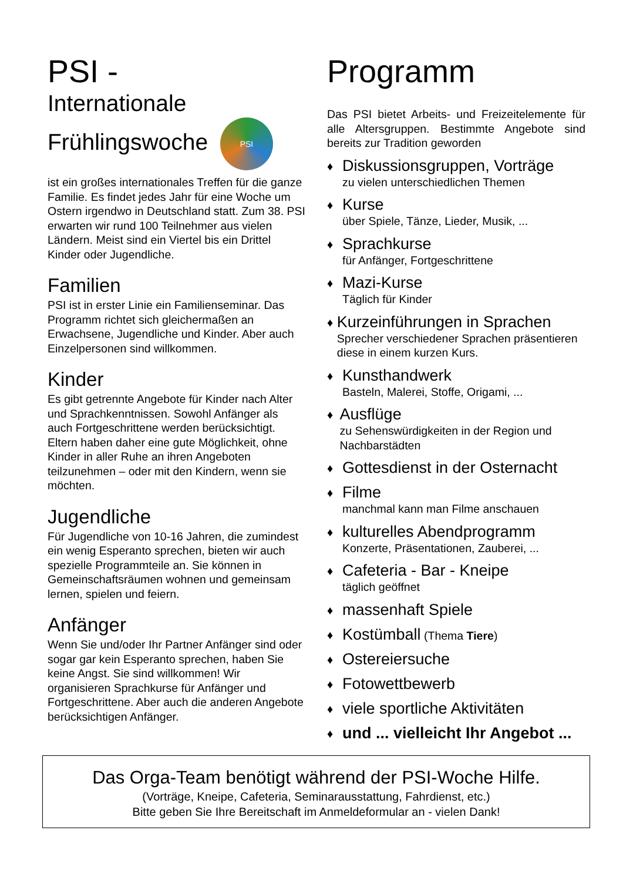PSI -
Internationale
Frühlingswoche PSI
ist ein großes internationales Treffen für die ganze Familie. Es findet jedes Jahr für eine Woche um Ostern irgendwo in Deutschland statt. Zum 38. PSI erwarten wir rund 100 Teilnehmer aus vielen Ländern. Meist sind ein Viertel bis ein Drittel Kinder oder Jugendliche.
Familien
PSI ist in erster Linie ein Familienseminar. Das Programm richtet sich gleichermaßen an Erwachsene, Jugendliche und Kinder. Aber auch Einzelpersonen sind willkommen.
Kinder
Es gibt getrennte Angebote für Kinder nach Alter und Sprachkenntnissen. Sowohl Anfänger als auch Fortgeschrittene werden berücksichtigt. Eltern haben daher eine gute Möglichkeit, ohne Kinder in aller Ruhe an ihren Angeboten teilzunehmen – oder mit den Kindern, wenn sie möchten.
Jugendliche
Für Jugendliche von 10-16 Jahren, die zumindest ein wenig Esperanto sprechen, bieten wir auch spezielle Programmteile an. Sie können in Gemeinschaftsräumen wohnen und gemeinsam lernen, spielen und feiern.
Anfänger
Wenn Sie und/oder Ihr Partner Anfänger sind oder sogar gar kein Esperanto sprechen, haben Sie keine Angst. Sie sind willkommen! Wir organisieren Sprachkurse für Anfänger und Fortgeschrittene. Aber auch die anderen Angebote berücksichtigen Anfänger.
Programm
Das PSI bietet Arbeits- und Freizeitelemente für alle Altersgruppen. Bestimmte Angebote sind bereits zur Tradition geworden
♦
Diskussionsgruppen, Vorträge
zu vielen unterschiedlichen Themen
♦
Kurse
über Spiele, Tänze, Lieder, Musik, ...
♦
Sprachkurse
für Anfänger, Fortgeschrittene
♦
Mazi-Kurse
Täglich für Kinder
♦
Kurzeinführungen in Sprachen
Sprecher verschiedener Sprachen präsentieren diese in einem kurzen Kurs.
♦
Kunsthandwerk
Basteln, Malerei, Stoffe, Origami, ...
♦
Ausflüge
zu Sehenswürdigkeiten in der Region und Nachbarstädten
♦
Gottesdienst in der Osternacht
♦
Filme
manchmal kann man Filme anschauen
♦
kulturelles Abendprogramm
Konzerte, Präsentationen, Zauberei, ...
♦
Cafeteria - Bar - Kneipe
täglich geöffnet
♦
massenhaft Spiele
♦
Kostümball (Thema Tiere)
♦
Ostereiersuche
♦
Fotowettbewerb
♦
viele sportliche Aktivitäten
♦
und ... vielleicht Ihr Angebot ...
Das Orga-Team benötigt während der PSI-Woche Hilfe.
(Vorträge, Kneipe, Cafeteria, Seminarausstattung, Fahrdienst, etc.)
Bitte geben Sie Ihre Bereitschaft im Anmeldeformular an - vielen Dank!